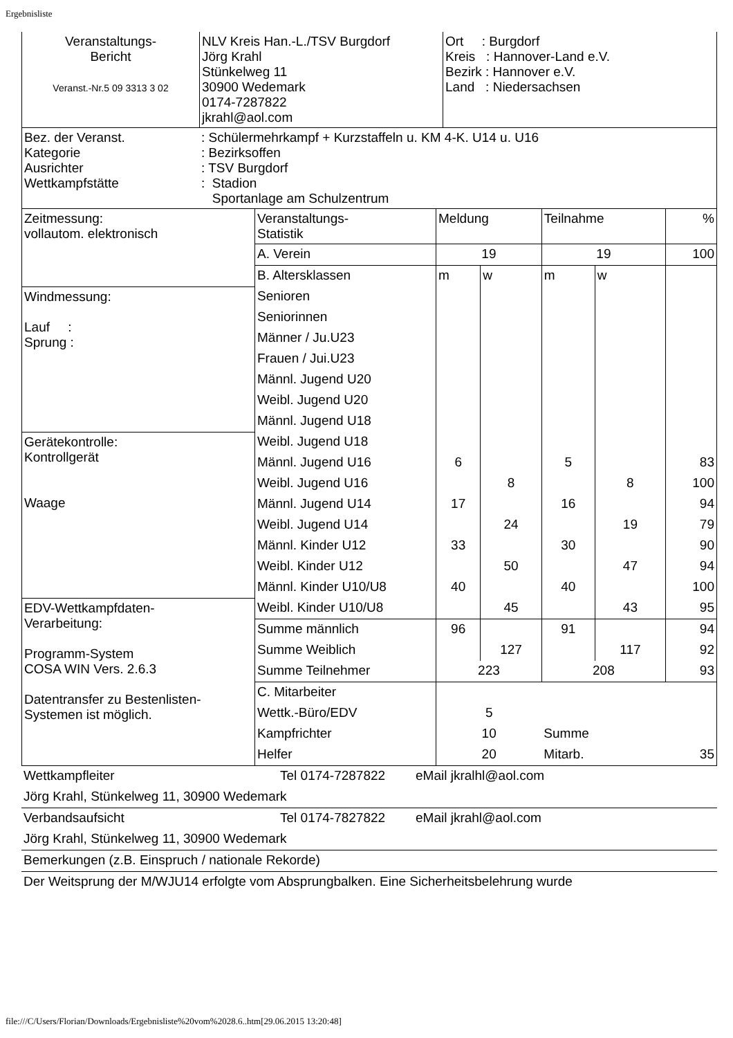Ergebnisliste
| Veranstaltungs- Bericht Veranst.-Nr.5 09 3313 3 02 | NLV Kreis Han.-L./TSV Burgdorf Jörg Krahl Stünkelweg 11 30900 Wedemark 0174-7287822 jkrahl@aol.com | Ort : Burgdorf Kreis : Hannover-Land e.V. Bezirk : Hannover e.V. Land : Niedersachsen |
| Bez. der Veranst. Kategorie Ausrichter Wettkampfstätte | : Schülermehrkampf + Kurzstaffeln u. KM 4-K. U14 u. U16 : Bezirksoffen : TSV Burgdorf : Stadion Sportanlage am Schulzentrum |
| Zeitmessung: vollautom. elektronisch | Veranstaltungs- Statistik | Meldung | | Teilnahme | | % |
| | A. Verein | 19 | | 19 | | 100 |
| | B. Altersklassen | m | w | m | w | |
| Windmessung: Lauf : Sprung : | Senioren | | | | | |
| | Seniorinnen | | | | | |
| | Männer / Ju.U23 | | | | | |
| | Frauen / Jui.U23 | | | | | |
| | Männl. Jugend U20 | | | | | |
| | Weibl. Jugend U20 | | | | | |
| | Männl. Jugend U18 | | | | | |
| Gerätekontrolle: Kontrollgerät Waage | Weibl. Jugend U18 | | | | | |
| | Männl. Jugend U16 | 6 | | 5 | | 83 |
| | Weibl. Jugend U16 | | 8 | | 8 | 100 |
| | Männl. Jugend U14 | 17 | | 16 | | 94 |
| | Weibl. Jugend U14 | | 24 | | 19 | 79 |
| | Männl. Kinder U12 | 33 | | 30 | | 90 |
| | Weibl. Kinder U12 | | 50 | | 47 | 94 |
| | Männl. Kinder U10/U8 | 40 | | 40 | | 100 |
| EDV-Wettkampfdaten- Verarbeitung: Programm-System COSA WIN Vers. 2.6.3 Datentransfer zu Bestenlisten- Systemen ist möglich. | Weibl. Kinder U10/U8 | | 45 | | 43 | 95 |
| | Summe männlich | 96 | | 91 | | 94 |
| | Summe Weiblich | | 127 | | 117 | 92 |
| | Summe Teilnehmer | 223 | | 208 | | 93 |
| | C. Mitarbeiter | | | | | |
| | Wettk.-Büro/EDV | 5 | | | | |
| | Kampfrichter | 10 | | Summe | | |
| | Helfer | 20 | | Mitarb. | | 35 |
| Wettkampfleiter | Tel 0174-7287822 | eMail jkralhl@aol.com |
| Jörg Krahl, Stünkelweg 11, 30900 Wedemark | | |
| Verbandsaufsicht | Tel 0174-7827822 | eMail jkrahl@aol.com |
| Jörg Krahl, Stünkelweg 11, 30900 Wedemark | | |
| Bemerkungen (z.B. Einspruch / nationale Rekorde) | | |
| Der Weitsprung der M/WJU14 erfolgte vom Absprungbalken. Eine Sicherheitsbelehrung wurde | | |
file:///C/Users/Florian/Downloads/Ergebnisliste%20vom%2028.6..htm[29.06.2015 13:20:48]